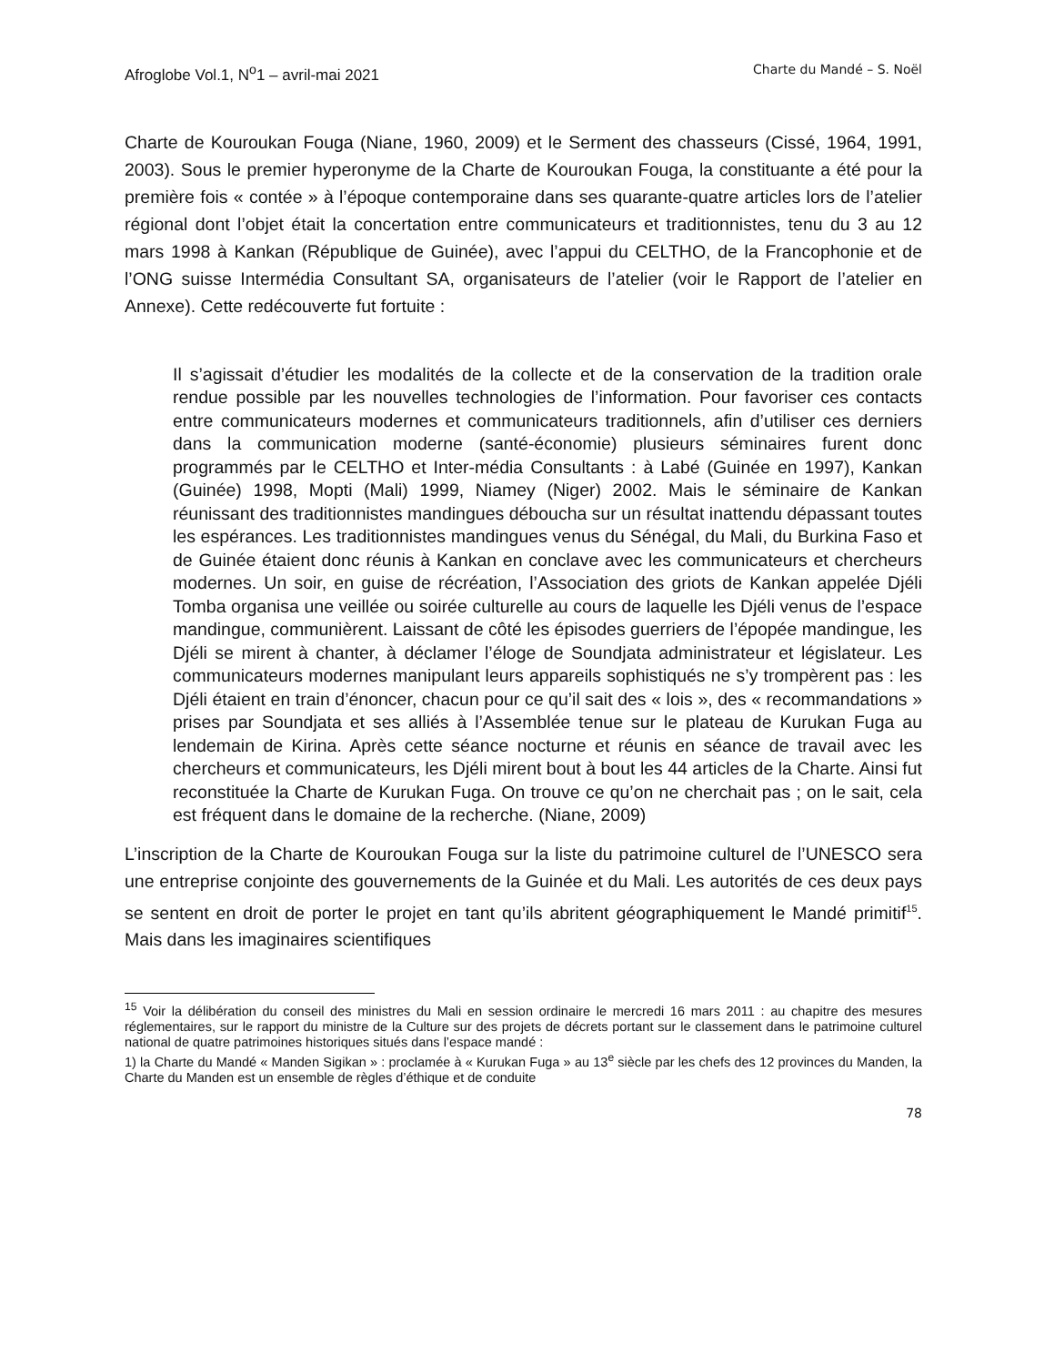Afroglobe Vol.1, N<sup>o</sup>1 – avril-mai 2021 Charte du Mandé – S. Noël
Charte de Kouroukan Fouga (Niane, 1960, 2009) et le Serment des chasseurs (Cissé, 1964, 1991, 2003). Sous le premier hyperonyme de la Charte de Kouroukan Fouga, la constituante a été pour la première fois « contée » à l’époque contemporaine dans ses quarante-quatre articles lors de l’atelier régional dont l’objet était la concertation entre communicateurs et traditionnistes, tenu du 3 au 12 mars 1998 à Kankan (République de Guinée), avec l’appui du CELTHO, de la Francophonie et de l’ONG suisse Intermédia Consultant SA, organisateurs de l’atelier (voir le Rapport de l’atelier en Annexe). Cette redécouverte fut fortuite :
Il s’agissait d’étudier les modalités de la collecte et de la conservation de la tradition orale rendue possible par les nouvelles technologies de l’information. Pour favoriser ces contacts entre communicateurs modernes et communicateurs traditionnels, afin d’utiliser ces derniers dans la communication moderne (santé-économie) plusieurs séminaires furent donc programmés par le CELTHO et Inter-média Consultants : à Labé (Guinée en 1997), Kankan (Guinée) 1998, Mopti (Mali) 1999, Niamey (Niger) 2002. Mais le séminaire de Kankan réunissant des traditionnistes mandingues déboucha sur un résultat inattendu dépassant toutes les espérances. Les traditionnistes mandingues venus du Sénégal, du Mali, du Burkina Faso et de Guinée étaient donc réunis à Kankan en conclave avec les communicateurs et chercheurs modernes. Un soir, en guise de récréation, l’Association des griots de Kankan appelée Djéli Tomba organisa une veillée ou soirée culturelle au cours de laquelle les Djéli venus de l’espace mandingue, communièrent. Laissant de côté les épisodes guerriers de l’épopée mandingue, les Djéli se mirent à chanter, à déclamer l’éloge de Soundjata administrateur et législateur. Les communicateurs modernes manipulant leurs appareils sophistiqués ne s’y trompèrent pas : les Djéli étaient en train d’énoncer, chacun pour ce qu’il sait des « lois », des « recommandations » prises par Soundjata et ses alliés à l’Assemblée tenue sur le plateau de Kurukan Fuga au lendemain de Kirina. Après cette séance nocturne et réunis en séance de travail avec les chercheurs et communicateurs, les Djéli mirent bout à bout les 44 articles de la Charte. Ainsi fut reconstituée la Charte de Kurukan Fuga. On trouve ce qu’on ne cherchait pas ; on le sait, cela est fréquent dans le domaine de la recherche. (Niane, 2009)
L’inscription de la Charte de Kouroukan Fouga sur la liste du patrimoine culturel de l’UNESCO sera une entreprise conjointe des gouvernements de la Guinée et du Mali. Les autorités de ces deux pays se sentent en droit de porter le projet en tant qu’ils abritent géographiquement le Mandé primitif<sup>15</sup>. Mais dans les imaginaires scientifiques
<sup>15</sup> Voir la délibération du conseil des ministres du Mali en session ordinaire le mercredi 16 mars 2011 : au chapitre des mesures réglementaires, sur le rapport du ministre de la Culture sur des projets de décrets portant sur le classement dans le patrimoine culturel national de quatre patrimoines historiques situés dans l’espace mandé :
1) la Charte du Mandé « Manden Sigikan » : proclamée à « Kurukan Fuga » au 13<sup>e</sup> siècle par les chefs des 12 provinces du Manden, la Charte du Manden est un ensemble de règles d’éthique et de conduite
78